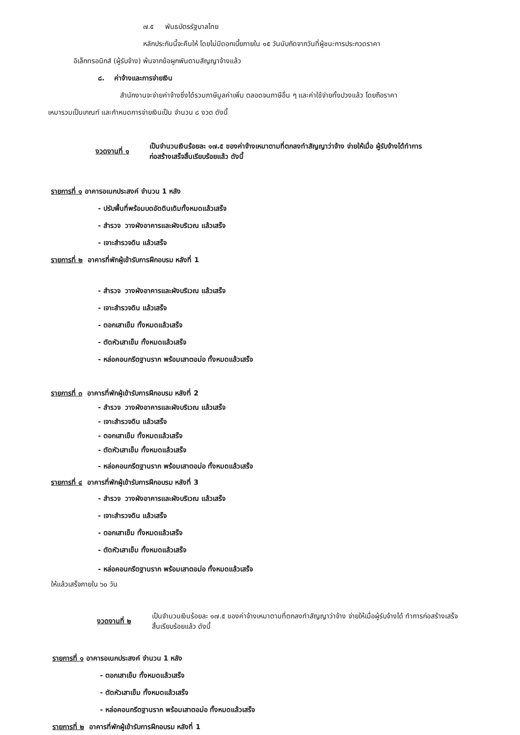๗.๕ พันธบัตรรัฐบาลไทย
หลักประกันนี้จะคืนให้ โดยไม่มีดอกเบี้ยภายใน ๑๕ วันนับถัดจากวันที่ผู้ชนะการประกวดราคา
อิเล็กทรอนิกส์ (ผู้รับจ้าง) พ้นจากข้อผูกพันตามสัญญาจ้างแล้ว
๘. ค่าจ้างและการจ่ายเงิน
สำนักงานจะจ่ายค่าจ้างซึ่งได้รวมภาษีมูลค่าเพิ่ม ตลอดจนภาษีอื่น ๆ และค่าใช้จ่ายทั้งปวงแล้ว โดยถือราคา
เหมารวมเป็นเกณฑ์ และกำหนดการจ่ายเงินเป็น จำนวน ๘ งวด ดังนี้
งวดงานที่ ๑ เป็นจำนวนเงินร้อยละ ๑๗.๕ ของค่าจ้างเหมาตามที่ตกลงทำสัญญาว่าจ้าง จ่ายให้เมื่อ ผู้รับจ้างได้ทำการก่อสร้างเสร็จสิ้นเรียบร้อยแล้ว ดังนี้
รายการที่ ๑ อาคารอเนกประสงค์ จำนวน 1 หลัง
- ปรับพื้นที่พร้อมบดอัดดินเดิมทั้งหมดแล้วเสร็จ
- สำรวจ วางผังอาคารและผังบริเวณ แล้วเสร็จ
- เจาะสำรวจดิน แล้วเสร็จ
รายการที่ ๒ อาคารที่พักผู้เข้ารับการฝึกอบรม หลังที่ 1
- สำรวจ วางผังอาคารและผังบริเวณ แล้วเสร็จ
- เจาะสำรวจดิน แล้วเสร็จ
- ตอกเสาเข็ม ทั้งหมดแล้วเสร็จ
- ตัดหัวเสาเข็ม ทั้งหมดแล้วเสร็จ
- หล่อคอนกรีตฐานราก พร้อมเสาตอม่อ ทั้งหมดแล้วเสร็จ
รายการที่ ๓ อาคารที่พักผู้เข้ารับการฝึกอบรม หลังที่ 2
- สำรวจ วางผังอาคารและผังบริเวณ แล้วเสร็จ
- เจาะสำรวจดิน แล้วเสร็จ
- ตอกเสาเข็ม ทั้งหมดแล้วเสร็จ
- ตัดหัวเสาเข็ม ทั้งหมดแล้วเสร็จ
- หล่อคอนกรีตฐานราก พร้อมเสาตอม่อ ทั้งหมดแล้วเสร็จ
รายการที่ ๔ อาคารที่พักผู้เข้ารับการฝึกอบรม หลังที่ 3
- สำรวจ วางผังอาคารและผังบริเวณ แล้วเสร็จ
- เจาะสำรวจดิน แล้วเสร็จ
- ตอกเสาเข็ม ทั้งหมดแล้วเสร็จ
- ตัดหัวเสาเข็ม ทั้งหมดแล้วเสร็จ
- หล่อคอนกรีตฐานราก พร้อมเสาตอม่อ ทั้งหมดแล้วเสร็จ
ให้แล้วเสร็จภายใน ๖๐ วัน
งวดงานที่ ๒ เป็นจำนวนเงินร้อยละ ๑๗.๕ ของค่าจ้างเหมาตามที่ตกลงทำสัญญาว่าจ้าง จ่ายให้เมื่อผู้รับจ้างได้ ทำการก่อสร้างเสร็จสิ้นเรียบร้อยแล้ว ดังนี้
รายการที่ ๑ อาคารอเนกประสงค์ จำนวน 1 หลัง
- ตอกเสาเข็ม ทั้งหมดแล้วเสร็จ
- ตัดหัวเสาเข็ม ทั้งหมดแล้วเสร็จ
- หล่อคอนกรีตฐานราก พร้อมเสาตอม่อ ทั้งหมดแล้วเสร็จ
รายการที่ ๒ อาคารที่พักผู้เข้ารับการฝึกอบรม หลังที่ 1